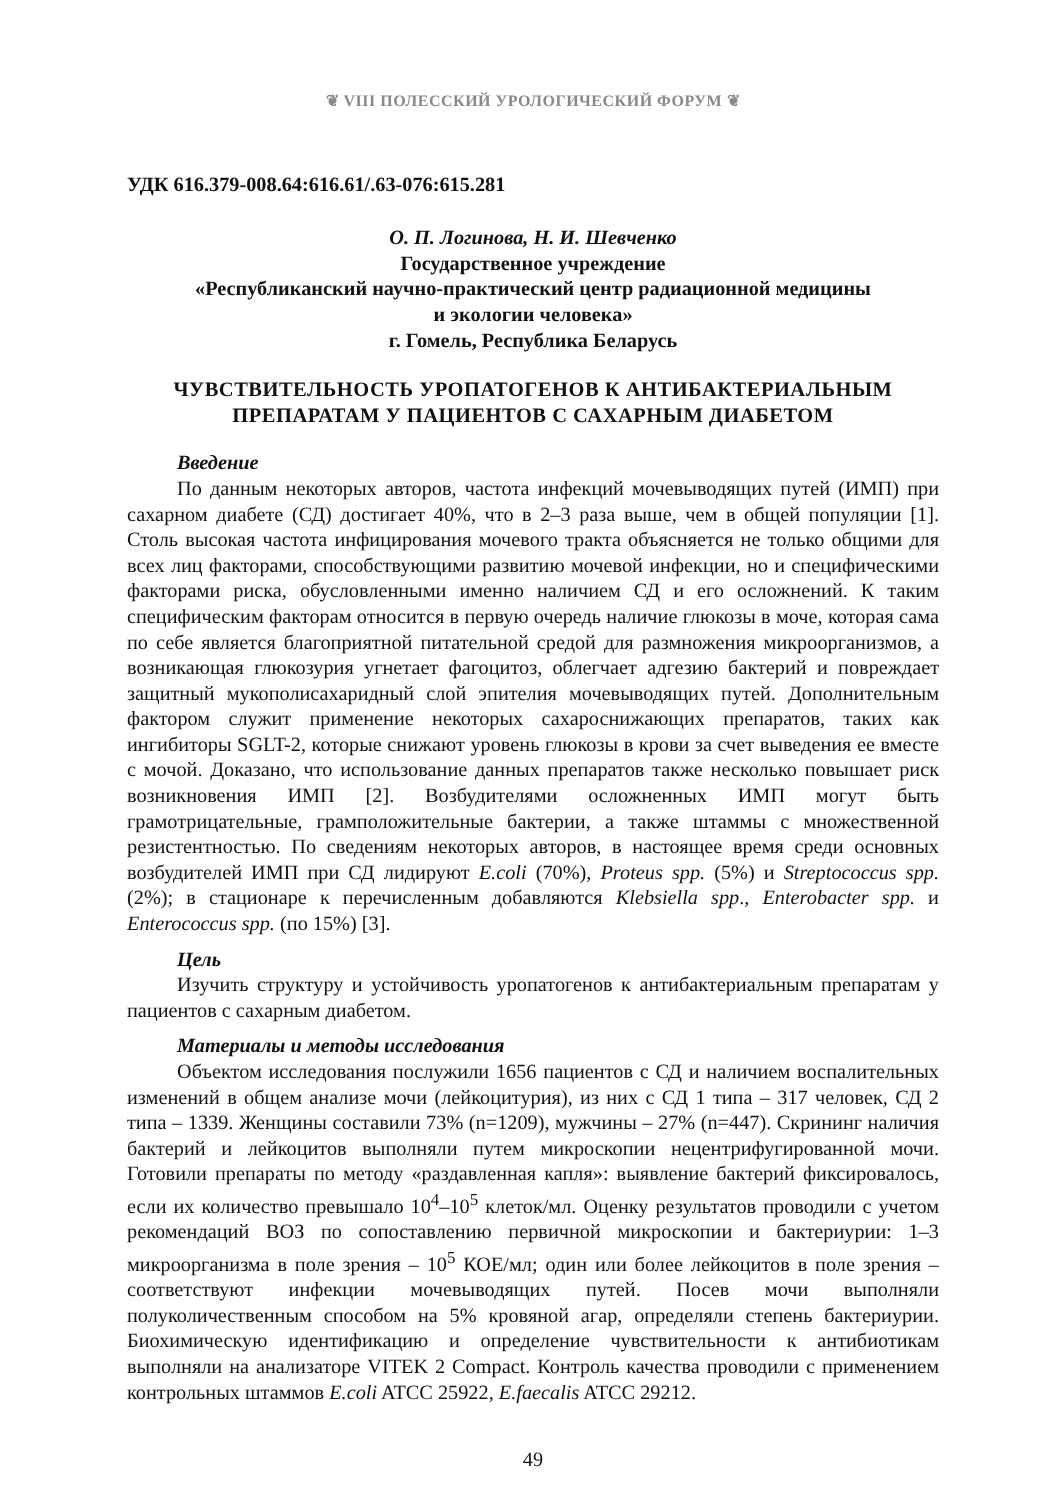❦ VIII ПОЛЕССКИЙ УРОЛОГИЧЕСКИЙ ФОРУМ ❦
УДК 616.379-008.64:616.61/.63-076:615.281
О. П. Логинова, Н. И. Шевченко
Государственное учреждение
«Республиканский научно-практический центр радиационной медицины
и экологии человека»
г. Гомель, Республика Беларусь
ЧУВСТВИТЕЛЬНОСТЬ УРОПАТОГЕНОВ К АНТИБАКТЕРИАЛЬНЫМ
ПРЕПАРАТАМ У ПАЦИЕНТОВ С САХАРНЫМ ДИАБЕТОМ
Введение
По данным некоторых авторов, частота инфекций мочевыводящих путей (ИМП) при сахарном диабете (СД) достигает 40%, что в 2–3 раза выше, чем в общей популяции [1]. Столь высокая частота инфицирования мочевого тракта объясняется не только общими для всех лиц факторами, способствующими развитию мочевой инфекции, но и специфическими факторами риска, обусловленными именно наличием СД и его осложнений. К таким специфическим факторам относится в первую очередь наличие глюкозы в моче, которая сама по себе является благоприятной питательной средой для размножения микроорганизмов, а возникающая глюкозурия угнетает фагоцитоз, облегчает адгезию бактерий и повреждает защитный мукополисахаридный слой эпителия мочевыводящих путей. Дополнительным фактором служит применение некоторых сахароснижающих препаратов, таких как ингибиторы SGLT-2, которые снижают уровень глюкозы в крови за счет выведения ее вместе с мочой. Доказано, что использование данных препаратов также несколько повышает риск возникновения ИМП [2]. Возбудителями осложненных ИМП могут быть грамотрицательные, грамположительные бактерии, а также штаммы с множественной резистентностью. По сведениям некоторых авторов, в настоящее время среди основных возбудителей ИМП при СД лидируют E.coli (70%), Proteus spp. (5%) и Streptococcus spp. (2%); в стационаре к перечисленным добавляются Klebsiella spp., Enterobacter spp. и Enterococcus spp. (по 15%) [3].
Цель
Изучить структуру и устойчивость уропатогенов к антибактериальным препаратам у пациентов с сахарным диабетом.
Материалы и методы исследования
Объектом исследования послужили 1656 пациентов с СД и наличием воспалительных изменений в общем анализе мочи (лейкоцитурия), из них с СД 1 типа – 317 человек, СД 2 типа – 1339. Женщины составили 73% (n=1209), мужчины – 27% (n=447). Скрининг наличия бактерий и лейкоцитов выполняли путем микроскопии нецентрифугированной мочи. Готовили препараты по методу «раздавленная капля»: выявление бактерий фиксировалось, если их количество превышало 10<sup>4</sup>–10<sup>5</sup> клеток/мл. Оценку результатов проводили с учетом рекомендаций ВОЗ по сопоставлению первичной микроскопии и бактериурии: 1–3 микроорганизма в поле зрения – 10<sup>5</sup> КОЕ/мл; один или более лейкоцитов в поле зрения – соответствуют инфекции мочевыводящих путей. Посев мочи выполняли полуколичественным способом на 5% кровяной агар, определяли степень бактериурии. Биохимическую идентификацию и определение чувствительности к антибиотикам выполняли на анализаторе VITEK 2 Compact. Контроль качества проводили с применением контрольных штаммов E.coli ATCC 25922, E.faecalis ATCC 29212.
49